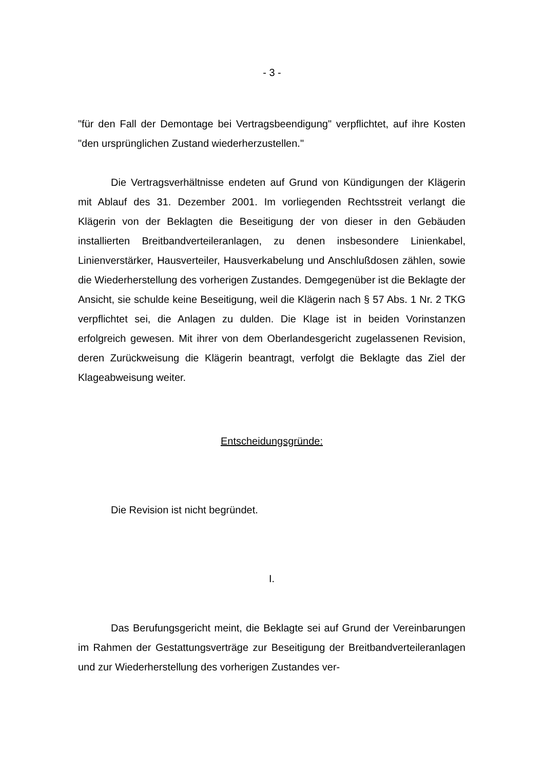- 3 -
"für den Fall der Demontage bei Vertragsbeendigung" verpflichtet, auf ihre Kosten "den ursprünglichen Zustand wiederherzustellen."
Die Vertragsverhältnisse endeten auf Grund von Kündigungen der Klägerin mit Ablauf des 31. Dezember 2001. Im vorliegenden Rechtsstreit verlangt die Klägerin von der Beklagten die Beseitigung der von dieser in den Gebäuden installierten Breitbandverteileranlagen, zu denen insbesondere Linienkabel, Linienverstärker, Hausverteiler, Hausverkabelung und Anschlußdosen zählen, sowie die Wiederherstellung des vorherigen Zustandes. Demgegenüber ist die Beklagte der Ansicht, sie schulde keine Beseitigung, weil die Klägerin nach § 57 Abs. 1 Nr. 2 TKG verpflichtet sei, die Anlagen zu dulden. Die Klage ist in beiden Vorinstanzen erfolgreich gewesen. Mit ihrer von dem Oberlandesgericht zugelassenen Revision, deren Zurückweisung die Klägerin beantragt, verfolgt die Beklagte das Ziel der Klageabweisung weiter.
Entscheidungsgründe:
Die Revision ist nicht begründet.
I.
Das Berufungsgericht meint, die Beklagte sei auf Grund der Vereinbarungen im Rahmen der Gestattungsverträge zur Beseitigung der Breitbandverteileranlagen und zur Wiederherstellung des vorherigen Zustandes ver-